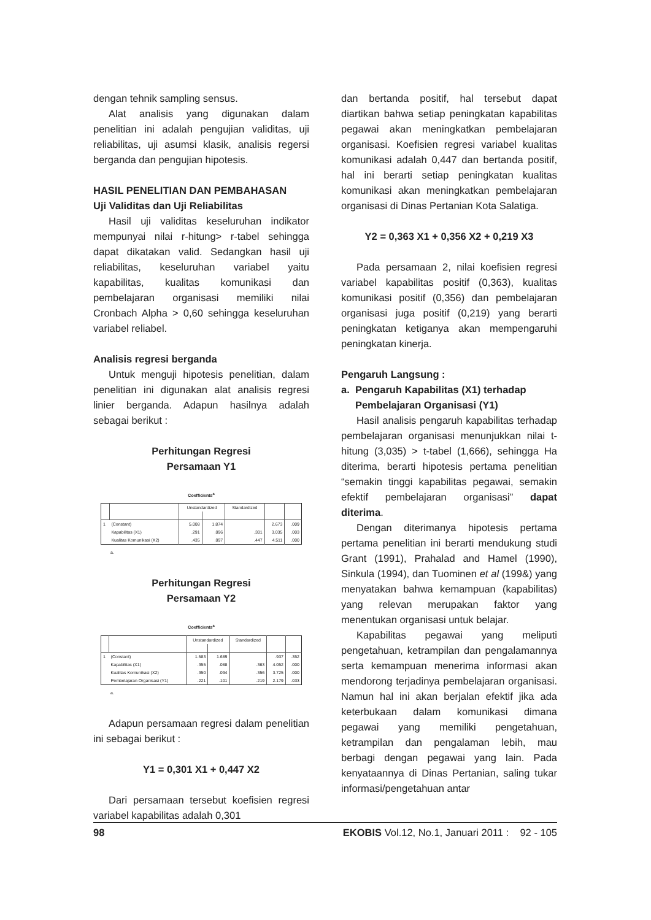dengan tehnik sampling sensus.
Alat analisis yang digunakan dalam penelitian ini adalah pengujian validitas, uji reliabilitas, uji asumsi klasik, analisis regersi berganda dan pengujian hipotesis.
HASIL PENELITIAN DAN PEMBAHASAN
Uji Validitas dan Uji Reliabilitas
Hasil uji validitas keseluruhan indikator mempunyai nilai r-hitung> r-tabel sehingga dapat dikatakan valid. Sedangkan hasil uji reliabilitas, keseluruhan variabel yaitu kapabilitas, kualitas komunikasi dan pembelajaran organisasi memiliki nilai Cronbach Alpha > 0,60 sehingga keseluruhan variabel reliabel.
Analisis regresi berganda
Untuk menguji hipotesis penelitian, dalam penelitian ini digunakan alat analisis regresi linier berganda. Adapun hasilnya adalah sebagai berikut :
Perhitungan Regresi
Persamaan Y1
Coefficients<sup>a</sup>
| | | Unstandardized | | Standardized | | |
| 1 | (Constant) | 5.008 | 1.874 | | 2.673 | .009 |
| | Kapabilitas (X1) | .291 | .096 | .301 | 3.035 | .003 |
| | Kualitas Komunikasi (X2) | .435 | .097 | .447 | 4.511 | .000 |
a.
Perhitungan Regresi
Persamaan Y2
Coefficients<sup>a</sup>
| | | Unstandardized | | Standardized | | |
| 1 | (Constant) | 1.583 | 1.689 | | .937 | .352 |
| | Kapabilitas (X1) | .355 | .088 | .363 | 4.052 | .000 |
| | Kualitas Komunikasi (X2) | .350 | .094 | .356 | 3.725 | .000 |
| | Pembelajaran Organisasi (Y1) | .221 | .101 | .219 | 2.179 | .033 |
a.
Adapun persamaan regresi dalam penelitian ini sebagai berikut :
Y1 = 0,301 X1 + 0,447 X2
Dari persamaan tersebut koefisien regresi variabel kapabilitas adalah 0,301
dan bertanda positif, hal tersebut dapat diartikan bahwa setiap peningkatan kapabilitas pegawai akan meningkatkan pembelajaran organisasi. Koefisien regresi variabel kualitas komunikasi adalah 0,447 dan bertanda positif, hal ini berarti setiap peningkatan kualitas komunikasi akan meningkatkan pembelajaran organisasi di Dinas Pertanian Kota Salatiga.
Y2 = 0,363 X1 + 0,356 X2 + 0,219 X3
Pada persamaan 2, nilai koefisien regresi variabel kapabilitas positif (0,363), kualitas komunikasi positif (0,356) dan pembelajaran organisasi juga positif (0,219) yang berarti peningkatan ketiganya akan mempengaruhi peningkatan kinerja.
Pengaruh Langsung :
a. Pengaruh Kapabilitas (X1) terhadap
Pembelajaran Organisasi (Y1)
Hasil analisis pengaruh kapabilitas terhadap pembelajaran organisasi menunjukkan nilai t-hitung (3,035) > t-tabel (1,666), sehingga Ha diterima, berarti hipotesis pertama penelitian “semakin tinggi kapabilitas pegawai, semakin efektif pembelajaran organisasi” dapat diterima.
Dengan diterimanya hipotesis pertama pertama penelitian ini berarti mendukung studi Grant (1991), Prahalad and Hamel (1990), Sinkula (1994), dan Tuominen et al (199&) yang menyatakan bahwa kemampuan (kapabilitas) yang relevan merupakan faktor yang menentukan organisasi untuk belajar.
Kapabilitas pegawai yang meliputi pengetahuan, ketrampilan dan pengalamannya serta kemampuan menerima informasi akan mendorong terjadinya pembelajaran organisasi. Namun hal ini akan berjalan efektif jika ada keterbukaan dalam komunikasi dimana pegawai yang memiliki pengetahuan, ketrampilan dan pengalaman lebih, mau berbagi dengan pegawai yang lain. Pada kenyataannya di Dinas Pertanian, saling tukar informasi/pengetahuan antar
98 EKOBIS Vol.12, No.1, Januari 2011 : 92 - 105